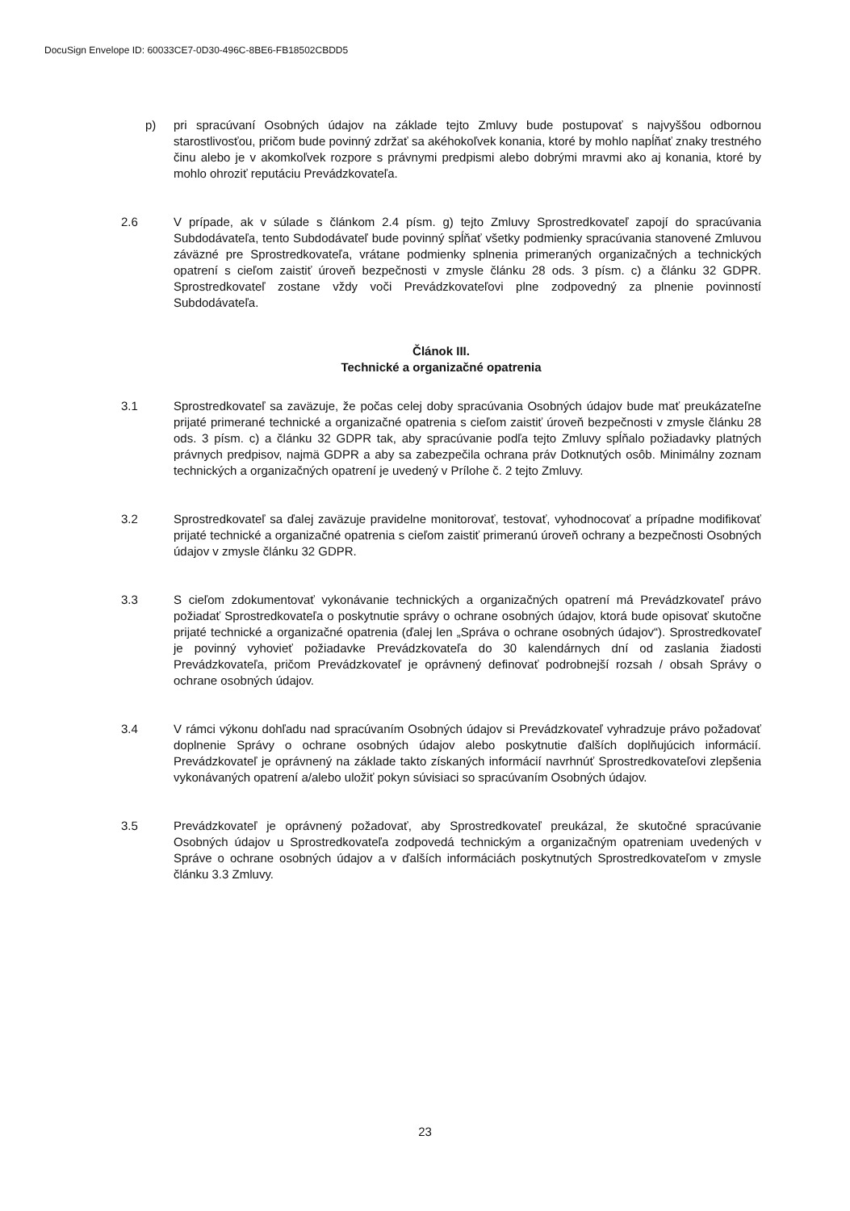DocuSign Envelope ID: 60033CE7-0D30-496C-8BE6-FB18502CBDD5
p) pri spracúvaní Osobných údajov na základe tejto Zmluvy bude postupovať s najvyššou odbornou starostlivosťou, pričom bude povinný zdržať sa akéhokoľvek konania, ktoré by mohlo napĺňať znaky trestného činu alebo je v akomkoľvek rozpore s právnymi predpismi alebo dobrými mravmi ako aj konania, ktoré by mohlo ohroziť reputáciu Prevádzkovateľa.
2.6 V prípade, ak v súlade s článkom 2.4 písm. g) tejto Zmluvy Sprostredkovateľ zapojí do spracúvania Subdodávateľa, tento Subdodávateľ bude povinný spĺňať všetky podmienky spracúvania stanovené Zmluvou záväzné pre Sprostredkovateľa, vrátane podmienky splnenia primeraných organizačných a technických opatrení s cieľom zaistiť úroveň bezpečnosti v zmysle článku 28 ods. 3 písm. c) a článku 32 GDPR. Sprostredkovateľ zostane vždy voči Prevádzkovateľovi plne zodpovedný za plnenie povinností Subdodávateľa.
Článok III.
Technické a organizačné opatrenia
3.1 Sprostredkovateľ sa zaväzuje, že počas celej doby spracúvania Osobných údajov bude mať preukázateľne prijaté primerané technické a organizačné opatrenia s cieľom zaistiť úroveň bezpečnosti v zmysle článku 28 ods. 3 písm. c) a článku 32 GDPR tak, aby spracúvanie podľa tejto Zmluvy spĺňalo požiadavky platných právnych predpisov, najmä GDPR a aby sa zabezpečila ochrana práv Dotknutých osôb. Minimálny zoznam technických a organizačných opatrení je uvedený v Prílohe č. 2 tejto Zmluvy.
3.2 Sprostredkovateľ sa ďalej zaväzuje pravidelne monitorovať, testovať, vyhodnocovať a prípadne modifikovať prijaté technické a organizačné opatrenia s cieľom zaistiť primeranú úroveň ochrany a bezpečnosti Osobných údajov v zmysle článku 32 GDPR.
3.3 S cieľom zdokumentovať vykonávanie technických a organizačných opatrení má Prevádzkovateľ právo požiadať Sprostredkovateľa o poskytnutie správy o ochrane osobných údajov, ktorá bude opisovať skutočne prijaté technické a organizačné opatrenia (ďalej len „Správa o ochrane osobných údajov“). Sprostredkovateľ je povinný vyhovieť požiadavke Prevádzkovateľa do 30 kalendárnych dní od zaslania žiadosti Prevádzkovateľa, pričom Prevádzkovateľ je oprávnený definovať podrobnejší rozsah / obsah Správy o ochrane osobných údajov.
3.4 V rámci výkonu dohľadu nad spracúvaním Osobných údajov si Prevádzkovateľ vyhradzuje právo požadovať doplnenie Správy o ochrane osobných údajov alebo poskytnutie ďalších doplňujúcich informácií. Prevádzkovateľ je oprávnený na základe takto získaných informácií navrhnúť Sprostredkovateľovi zlepšenia vykonávaných opatrení a/alebo uložiť pokyn súvisiaci so spracúvaním Osobných údajov.
3.5 Prevádzkovateľ je oprávnený požadovať, aby Sprostredkovateľ preukázal, že skutočné spracúvanie Osobných údajov u Sprostredkovateľa zodpovedá technickým a organizačným opatreniam uvedených v Správe o ochrane osobných údajov a v ďalších informáciách poskytnutých Sprostredkovateľom v zmysle článku 3.3 Zmluvy.
23